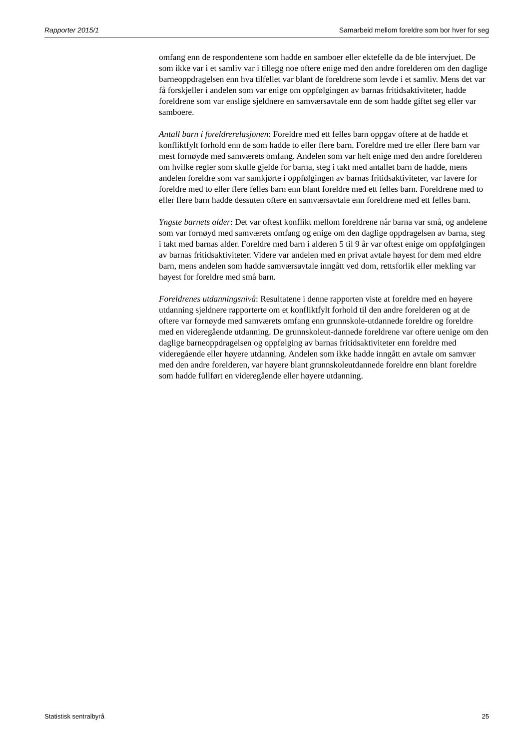Rapporter 2015/1 Samarbeid mellom foreldre som bor hver for seg
omfang enn de respondentene som hadde en samboer eller ektefelle da de ble intervjuet. De som ikke var i et samliv var i tillegg noe oftere enige med den andre forelderen om den daglige barneoppdragelsen enn hva tilfellet var blant de foreldrene som levde i et samliv. Mens det var få forskjeller i andelen som var enige om oppfølgingen av barnas fritidsaktiviteter, hadde foreldrene som var enslige sjeldnere en samværsavtale enn de som hadde giftet seg eller var samboere.
Antall barn i foreldrerelasjonen: Foreldre med ett felles barn oppgav oftere at de hadde et konfliktfylt forhold enn de som hadde to eller flere barn. Foreldre med tre eller flere barn var mest fornøyde med samværets omfang. Andelen som var helt enige med den andre forelderen om hvilke regler som skulle gjelde for barna, steg i takt med antallet barn de hadde, mens andelen foreldre som var samkjørte i oppfølgingen av barnas fritidsaktiviteter, var lavere for foreldre med to eller flere felles barn enn blant foreldre med ett felles barn. Foreldrene med to eller flere barn hadde dessuten oftere en samværsavtale enn foreldrene med ett felles barn.
Yngste barnets alder: Det var oftest konflikt mellom foreldrene når barna var små, og andelene som var fornøyd med samværets omfang og enige om den daglige oppdragelsen av barna, steg i takt med barnas alder. Foreldre med barn i alderen 5 til 9 år var oftest enige om oppfølgingen av barnas fritidsaktiviteter. Videre var andelen med en privat avtale høyest for dem med eldre barn, mens andelen som hadde samværsavtale inngått ved dom, rettsforlik eller mekling var høyest for foreldre med små barn.
Foreldrenes utdanningsnivå: Resultatene i denne rapporten viste at foreldre med en høyere utdanning sjeldnere rapporterte om et konfliktfylt forhold til den andre forelderen og at de oftere var fornøyde med samværets omfang enn grunnskole-utdannede foreldre og foreldre med en videregående utdanning. De grunnskoleut-dannede foreldrene var oftere uenige om den daglige barneoppdragelsen og oppfølging av barnas fritidsaktiviteter enn foreldre med videregående eller høyere utdanning. Andelen som ikke hadde inngått en avtale om samvær med den andre forelderen, var høyere blant grunnskoleutdannede foreldre enn blant foreldre som hadde fullført en videregående eller høyere utdanning.
Statistisk sentralbyrå 25